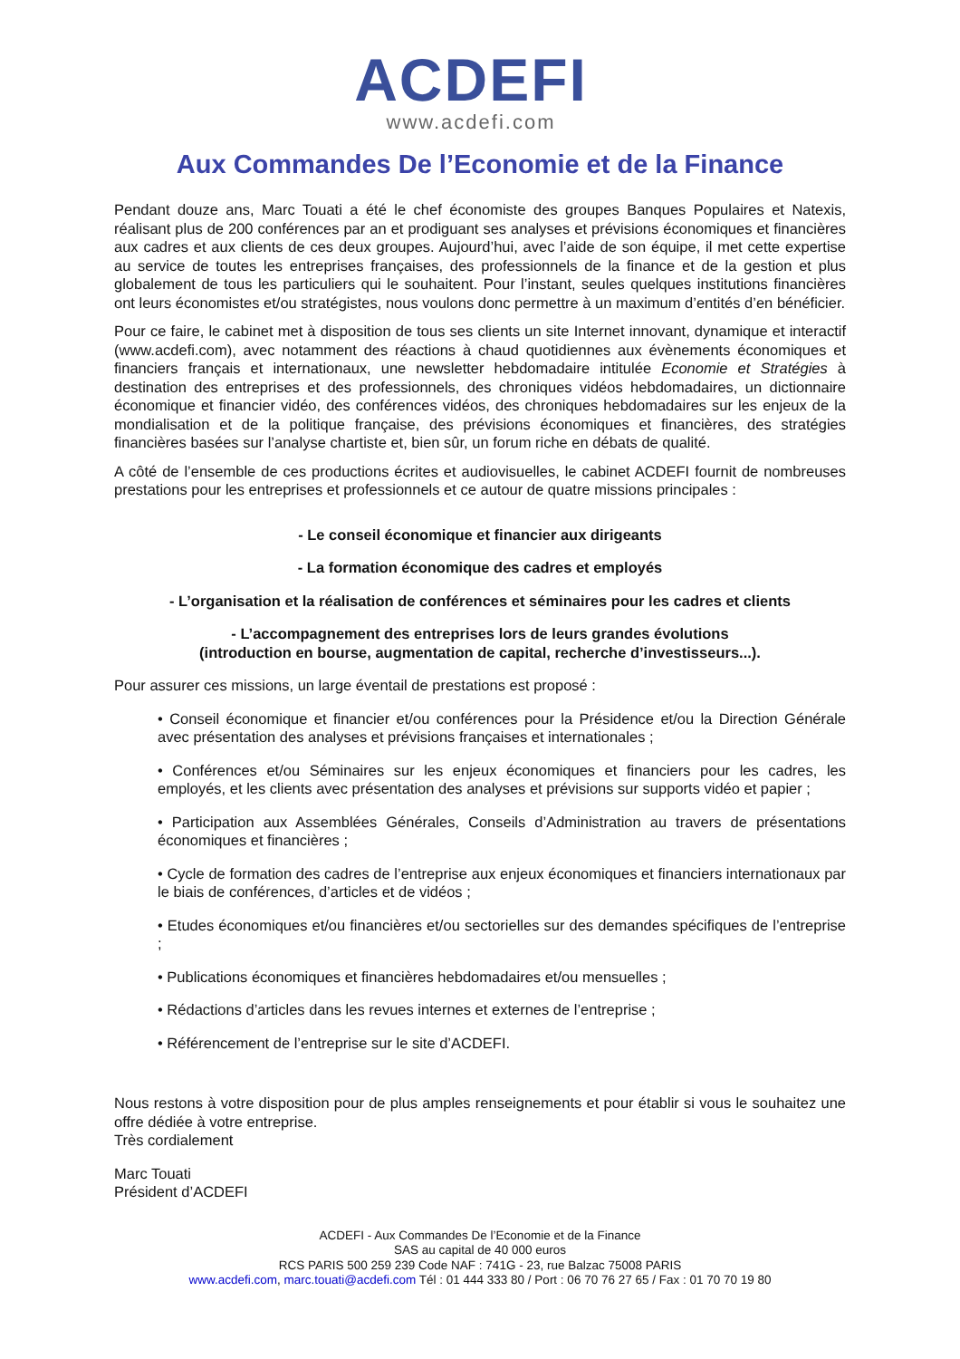ACDEFI
www.acdefi.com
Aux Commandes De l’Economie et de la Finance
Pendant douze ans, Marc Touati a été le chef économiste des groupes Banques Populaires et Natexis, réalisant plus de 200 conférences par an et prodiguant ses analyses et prévisions économiques et financières aux cadres et aux clients de ces deux groupes. Aujourd’hui, avec l’aide de son équipe, il met cette expertise au service de toutes les entreprises françaises, des professionnels de la finance et de la gestion et plus globalement de tous les particuliers qui le souhaitent. Pour l’instant, seules quelques institutions financières ont leurs économistes et/ou stratégistes, nous voulons donc permettre à un maximum d’entités d’en bénéficier.
Pour ce faire, le cabinet met à disposition de tous ses clients un site Internet innovant, dynamique et interactif (www.acdefi.com), avec notamment des réactions à chaud quotidiennes aux évènements économiques et financiers français et internationaux, une newsletter hebdomadaire intitulée Economie et Stratégies à destination des entreprises et des professionnels, des chroniques vidéos hebdomadaires, un dictionnaire économique et financier vidéo, des conférences vidéos, des chroniques hebdomadaires sur les enjeux de la mondialisation et de la politique française, des prévisions économiques et financières, des stratégies financières basées sur l’analyse chartiste et, bien sûr, un forum riche en débats de qualité.
A côté de l’ensemble de ces productions écrites et audiovisuelles, le cabinet ACDEFI fournit de nombreuses prestations pour les entreprises et professionnels et ce autour de quatre missions principales :
- Le conseil économique et financier aux dirigeants
- La formation économique des cadres et employés
- L’organisation et la réalisation de conférences et séminaires pour les cadres et clients
- L’accompagnement des entreprises lors de leurs grandes évolutions
(introduction en bourse, augmentation de capital, recherche d’investisseurs...).
Pour assurer ces missions, un large éventail de prestations est proposé :
• Conseil économique et financier et/ou conférences pour la Présidence et/ou la Direction Générale avec présentation des analyses et prévisions françaises et internationales ;
• Conférences et/ou Séminaires sur les enjeux économiques et financiers pour les cadres, les employés, et les clients avec présentation des analyses et prévisions sur supports vidéo et papier ;
• Participation aux Assemblées Générales, Conseils d’Administration au travers de présentations économiques et financières ;
• Cycle de formation des cadres de l’entreprise aux enjeux économiques et financiers internationaux par le biais de conférences, d’articles et de vidéos ;
• Etudes économiques et/ou financières et/ou sectorielles sur des demandes spécifiques de l’entreprise ;
• Publications économiques et financières hebdomadaires et/ou mensuelles ;
• Rédactions d’articles dans les revues internes et externes de l’entreprise ;
• Référencement de l’entreprise sur le site d’ACDEFI.
Nous restons à votre disposition pour de plus amples renseignements et pour établir si vous le souhaitez une offre dédiée à votre entreprise.
Très cordialement
Marc Touati
Président d’ACDEFI
ACDEFI - Aux Commandes De l’Economie et de la Finance
SAS au capital de 40 000 euros
RCS PARIS 500 259 239 Code NAF : 741G - 23, rue Balzac 75008 PARIS
www.acdefi.com, marc.touati@acdefi.com Tél : 01 444 333 80 / Port : 06 70 76 27 65 / Fax : 01 70 70 19 80